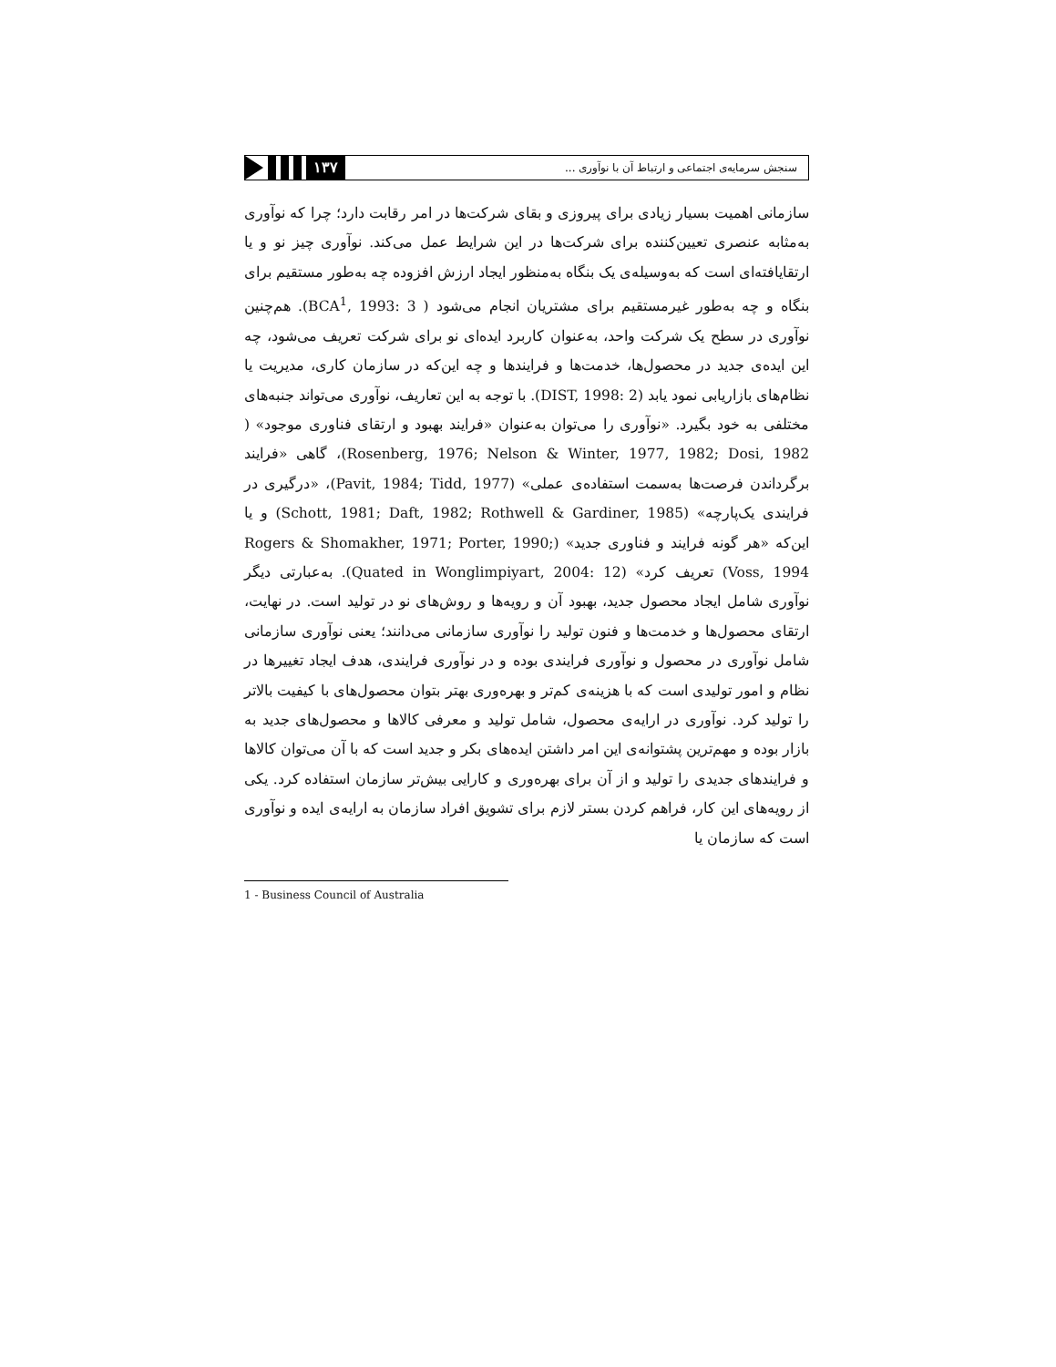سنجش سرمایه‌ی اجتماعی و ارتباط آن با نوآوری ...
۱۳۷
سازمانی اهمیت بسیار زیادی برای پیروزی و بقای شرکت‌ها در امر رقابت دارد؛ چرا که نوآوری به‌مثابه عنصری تعیین‌کننده برای شرکت‌ها در این شرایط عمل می‌کند. نوآوری چیز نو و یا ارتقایافته‌ای است که به‌وسیله‌ی یک بنگاه به‌منظور ایجاد ارزش افزوده چه به‌طور مستقیم برای بنگاه و چه به‌طور غیرمستقیم برای مشتریان انجام می‌شود ( BCA<sup>1</sup>, 1993: 3). هم‌چنین نوآوری در سطح یک شرکت واحد، به‌عنوان کاربرد ایده‌ای نو برای شرکت تعریف می‌شود، چه این ایده‌ی جدید در محصول‌ها، خدمت‌ها و فرایندها و چه این‌که در سازمان کاری، مدیریت یا نظام‌های بازاریابی نمود یابد (DIST, 1998: 2). با توجه به این تعاریف، نوآوری می‌تواند جنبه‌های مختلفی به خود بگیرد. «نوآوری را می‌توان به‌عنوان «فرایند بهبود و ارتقای فناوری موجود» ( Rosenberg, 1976; Nelson & Winter, 1977, 1982; Dosi, 1982)، گاهی «فرایند برگرداندن فرصت‌ها به‌سمت استفاده‌ی عملی» (Pavit, 1984; Tidd, 1977)، «درگیری در فرایندی یک‌پارچه» (Schott, 1981; Daft, 1982; Rothwell & Gardiner, 1985) و یا این‌که «هر گونه فرایند و فناوری جدید» (Rogers & Shomakher, 1971; Porter, 1990; Voss, 1994) تعریف کرد» (Quated in Wonglimpiyart, 2004: 12). به‌عبارتی دیگر نوآوری شامل ایجاد محصول جدید، بهبود آن و رویه‌ها و روش‌های نو در تولید است. در نهایت، ارتقای محصول‌ها و خدمت‌ها و فنون تولید را نوآوری سازمانی می‌دانند؛ یعنی نوآوری سازمانی شامل نوآوری در محصول و نوآوری فرایندی بوده و در نوآوری فرایندی، هدف ایجاد تغییرها در نظام و امور تولیدی است که با هزینه‌ی کم‌تر و بهره‌وری بهتر بتوان محصول‌های با کیفیت بالاتر را تولید کرد. نوآوری در ارایه‌ی محصول، شامل تولید و معرفی کالاها و محصول‌های جدید به بازار بوده و مهم‌ترین پشتوانه‌ی این امر داشتن ایده‌های بکر و جدید است که با آن می‌توان کالاها و فرایندهای جدیدی را تولید و از آن برای بهره‌وری و کارایی بیش‌تر سازمان استفاده کرد. یکی از رویه‌های این کار، فراهم کردن بستر لازم برای تشویق افراد سازمان به ارایه‌ی ایده و نوآوری است که سازمان یا
1 - Business Council of Australia